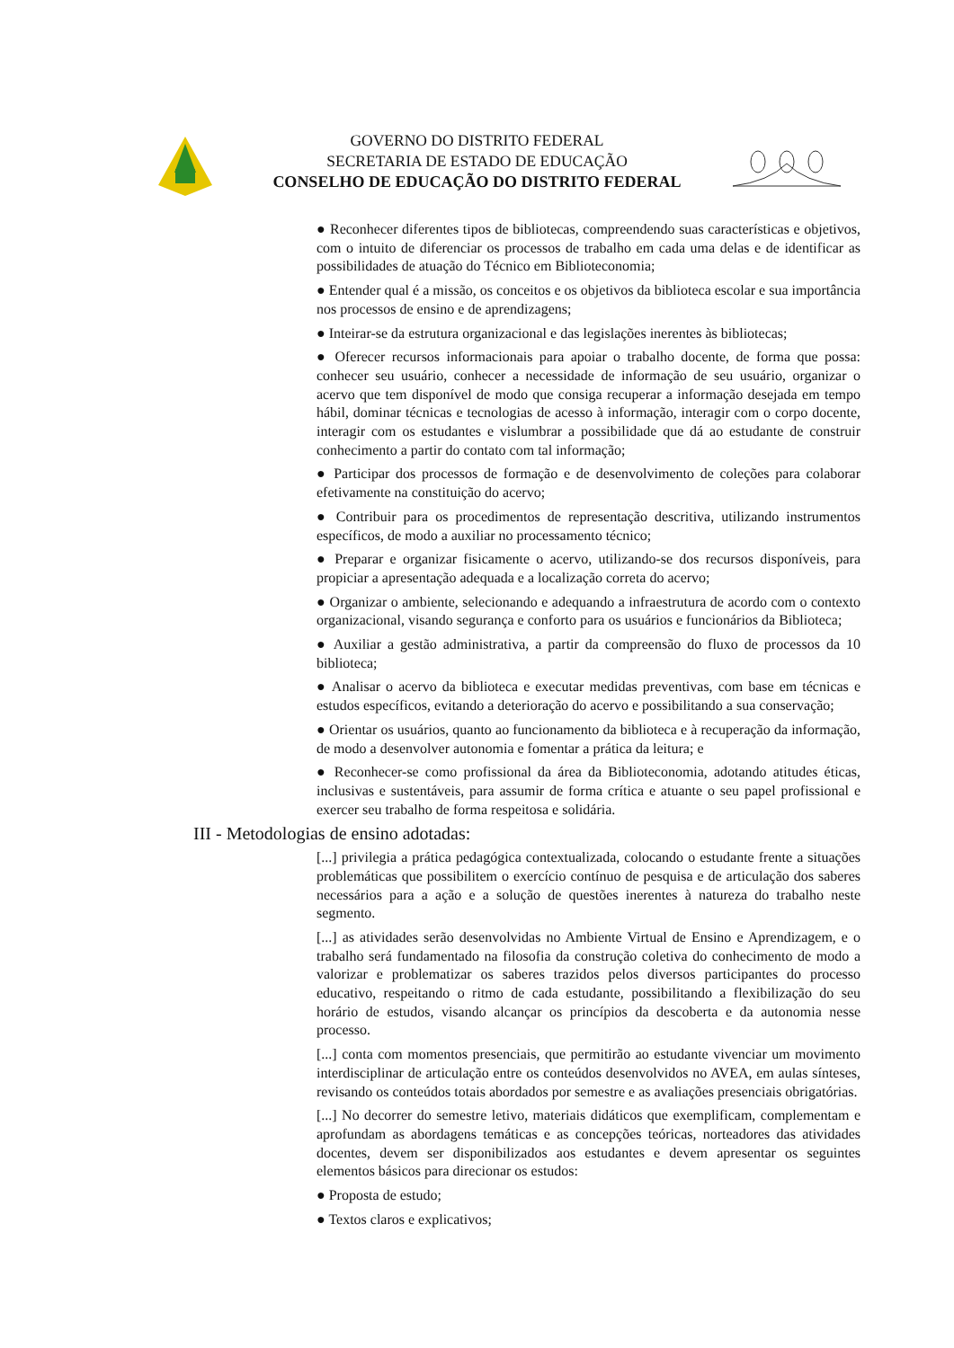GOVERNO DO DISTRITO FEDERAL
SECRETARIA DE ESTADO DE EDUCAÇÃO
CONSELHO DE EDUCAÇÃO DO DISTRITO FEDERAL
● Reconhecer diferentes tipos de bibliotecas, compreendendo suas características e objetivos, com o intuito de diferenciar os processos de trabalho em cada uma delas e de identificar as possibilidades de atuação do Técnico em Biblioteconomia;
● Entender qual é a missão, os conceitos e os objetivos da biblioteca escolar e sua importância nos processos de ensino e de aprendizagens;
● Inteirar-se da estrutura organizacional e das legislações inerentes às bibliotecas;
● Oferecer recursos informacionais para apoiar o trabalho docente, de forma que possa: conhecer seu usuário, conhecer a necessidade de informação de seu usuário, organizar o acervo que tem disponível de modo que consiga recuperar a informação desejada em tempo hábil, dominar técnicas e tecnologias de acesso à informação, interagir com o corpo docente, interagir com os estudantes e vislumbrar a possibilidade que dá ao estudante de construir conhecimento a partir do contato com tal informação;
● Participar dos processos de formação e de desenvolvimento de coleções para colaborar efetivamente na constituição do acervo;
● Contribuir para os procedimentos de representação descritiva, utilizando instrumentos específicos, de modo a auxiliar no processamento técnico;
● Preparar e organizar fisicamente o acervo, utilizando-se dos recursos disponíveis, para propiciar a apresentação adequada e a localização correta do acervo;
● Organizar o ambiente, selecionando e adequando a infraestrutura de acordo com o contexto organizacional, visando segurança e conforto para os usuários e funcionários da Biblioteca;
● Auxiliar a gestão administrativa, a partir da compreensão do fluxo de processos da 10 biblioteca;
● Analisar o acervo da biblioteca e executar medidas preventivas, com base em técnicas e estudos específicos, evitando a deterioração do acervo e possibilitando a sua conservação;
● Orientar os usuários, quanto ao funcionamento da biblioteca e à recuperação da informação, de modo a desenvolver autonomia e fomentar a prática da leitura; e
● Reconhecer-se como profissional da área da Biblioteconomia, adotando atitudes éticas, inclusivas e sustentáveis, para assumir de forma crítica e atuante o seu papel profissional e exercer seu trabalho de forma respeitosa e solidária.
III - Metodologias de ensino adotadas:
[...] privilegia a prática pedagógica contextualizada, colocando o estudante frente a situações problemáticas que possibilitem o exercício contínuo de pesquisa e de articulação dos saberes necessários para a ação e a solução de questões inerentes à natureza do trabalho neste segmento.
[...] as atividades serão desenvolvidas no Ambiente Virtual de Ensino e Aprendizagem, e o trabalho será fundamentado na filosofia da construção coletiva do conhecimento de modo a valorizar e problematizar os saberes trazidos pelos diversos participantes do processo educativo, respeitando o ritmo de cada estudante, possibilitando a flexibilização do seu horário de estudos, visando alcançar os princípios da descoberta e da autonomia nesse processo.
[...] conta com momentos presenciais, que permitirão ao estudante vivenciar um movimento interdisciplinar de articulação entre os conteúdos desenvolvidos no AVEA, em aulas sínteses, revisando os conteúdos totais abordados por semestre e as avaliações presenciais obrigatórias.
[...] No decorrer do semestre letivo, materiais didáticos que exemplificam, complementam e aprofundam as abordagens temáticas e as concepções teóricas, norteadores das atividades docentes, devem ser disponibilizados aos estudantes e devem apresentar os seguintes elementos básicos para direcionar os estudos:
● Proposta de estudo;
● Textos claros e explicativos;